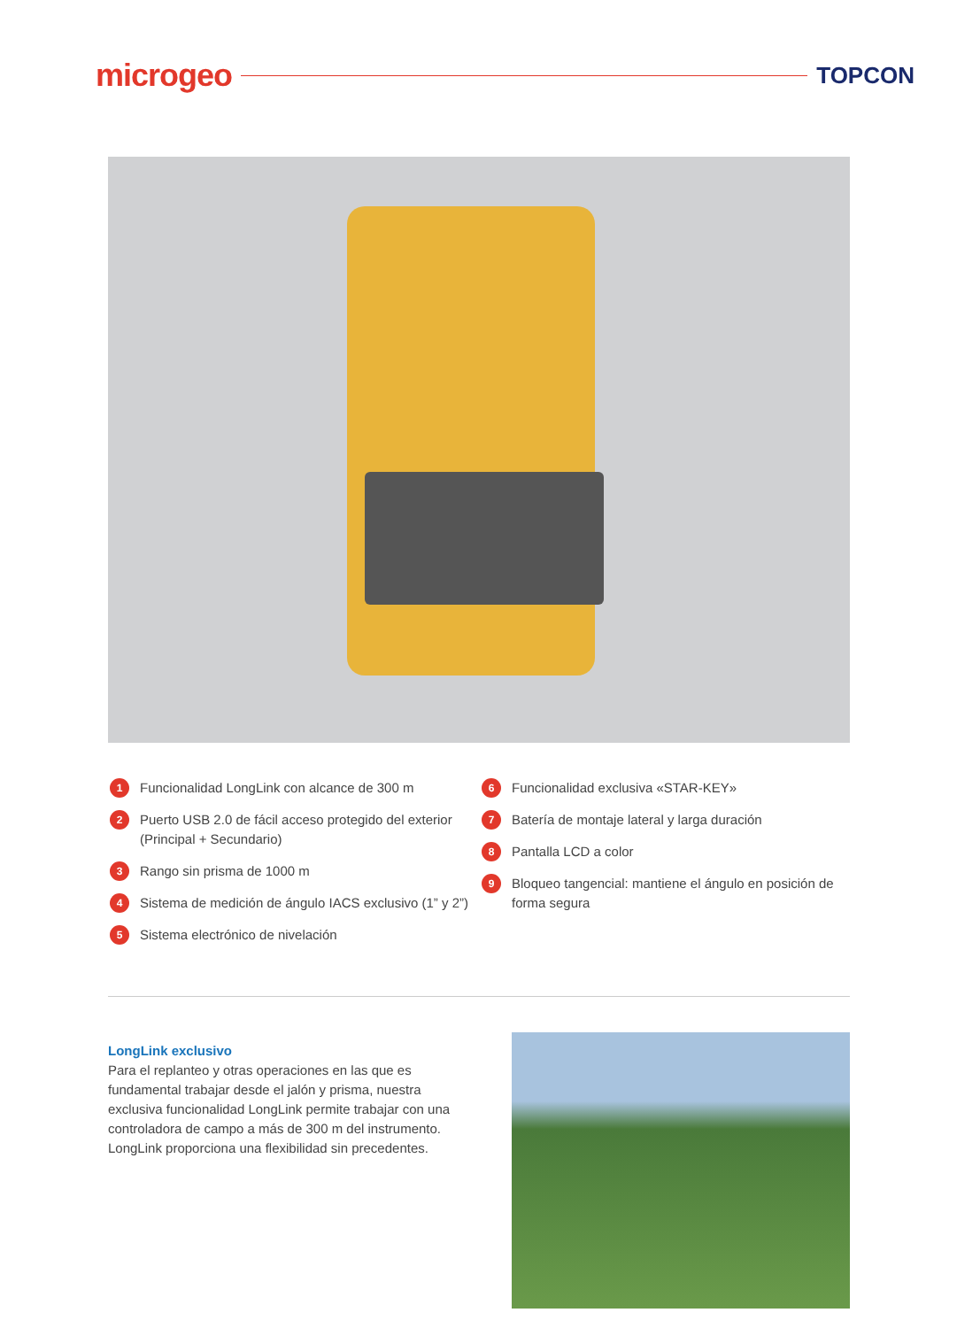microgeo TOPCON
1 Funcionalidad LongLink con alcance de 300 m
2 Puerto USB 2.0 de fácil acceso protegido del exterior (Principal + Secundario)
3 Rango sin prisma de 1000 m
4 Sistema de medición de ángulo IACS exclusivo (1” y 2”)
5 Sistema electrónico de nivelación
6 Funcionalidad exclusiva «STAR-KEY»
7 Batería de montaje lateral y larga duración
8 Pantalla LCD a color
9 Bloqueo tangencial: mantiene el ángulo en posición de forma segura
LongLink exclusivo
Para el replanteo y otras operaciones en las que es fundamental trabajar desde el jalón y prisma, nuestra exclusiva funcionalidad LongLink permite trabajar con una controladora de campo a más de 300 m del instrumento. LongLink proporciona una flexibilidad sin precedentes.